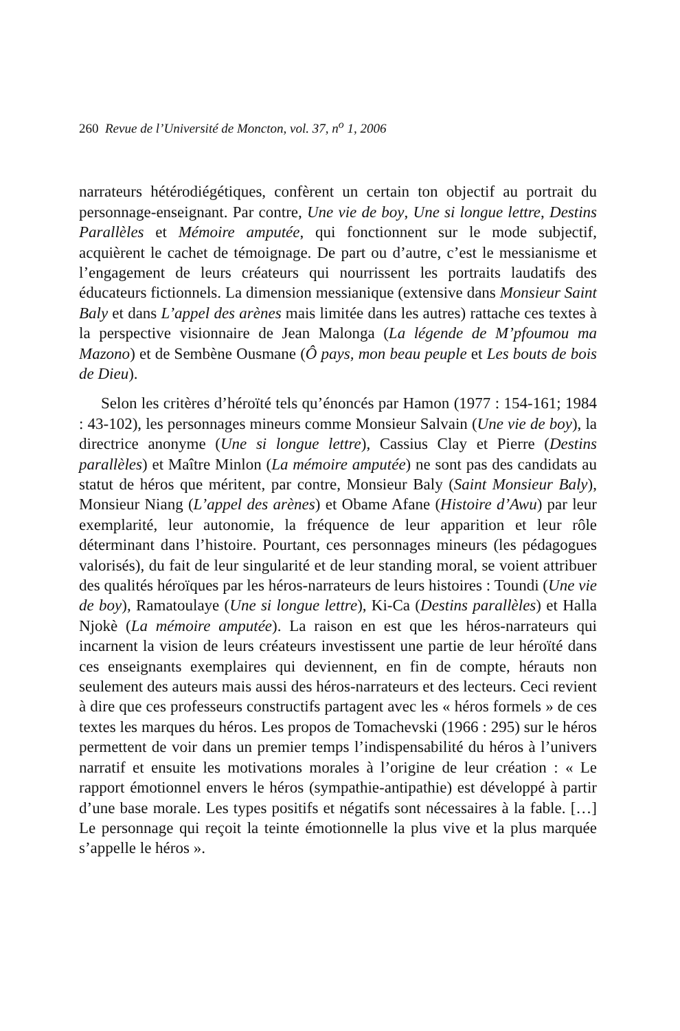260 Revue de l’Université de Moncton, vol. 37, n<sup>o</sup> 1, 2006
narrateurs hétérodiégétiques, confèrent un certain ton objectif au portrait du personnage-enseignant. Par contre, Une vie de boy, Une si longue lettre, Destins Parallèles et Mémoire amputée, qui fonctionnent sur le mode subjectif, acquièrent le cachet de témoignage. De part ou d’autre, c’est le messianisme et l’engagement de leurs créateurs qui nourrissent les portraits laudatifs des éducateurs fictionnels. La dimension messianique (extensive dans Monsieur Saint Baly et dans L’appel des arènes mais limitée dans les autres) rattache ces textes à la perspective visionnaire de Jean Malonga (La légende de M’pfoumou ma Mazono) et de Sembène Ousmane (Ô pays, mon beau peuple et Les bouts de bois de Dieu).
Selon les critères d’héroïté tels qu’énoncés par Hamon (1977 : 154-161; 1984 : 43-102), les personnages mineurs comme Monsieur Salvain (Une vie de boy), la directrice anonyme (Une si longue lettre), Cassius Clay et Pierre (Destins parallèles) et Maître Minlon (La mémoire amputée) ne sont pas des candidats au statut de héros que méritent, par contre, Monsieur Baly (Saint Monsieur Baly), Monsieur Niang (L’appel des arènes) et Obame Afane (Histoire d’Awu) par leur exemplarité, leur autonomie, la fréquence de leur apparition et leur rôle déterminant dans l’histoire. Pourtant, ces personnages mineurs (les pédagogues valorisés), du fait de leur singularité et de leur standing moral, se voient attribuer des qualités héroïques par les héros-narrateurs de leurs histoires : Toundi (Une vie de boy), Ramatoulaye (Une si longue lettre), Ki-Ca (Destins parallèles) et Halla Njokè (La mémoire amputée). La raison en est que les héros-narrateurs qui incarnent la vision de leurs créateurs investissent une partie de leur héroïté dans ces enseignants exemplaires qui deviennent, en fin de compte, hérauts non seulement des auteurs mais aussi des héros-narrateurs et des lecteurs. Ceci revient à dire que ces professeurs constructifs partagent avec les « héros formels » de ces textes les marques du héros. Les propos de Tomachevski (1966 : 295) sur le héros permettent de voir dans un premier temps l’indispensabilité du héros à l’univers narratif et ensuite les motivations morales à l’origine de leur création : « Le rapport émotionnel envers le héros (sympathie-antipathie) est développé à partir d’une base morale. Les types positifs et négatifs sont nécessaires à la fable. […] Le personnage qui reçoit la teinte émotionnelle la plus vive et la plus marquée s’appelle le héros ».